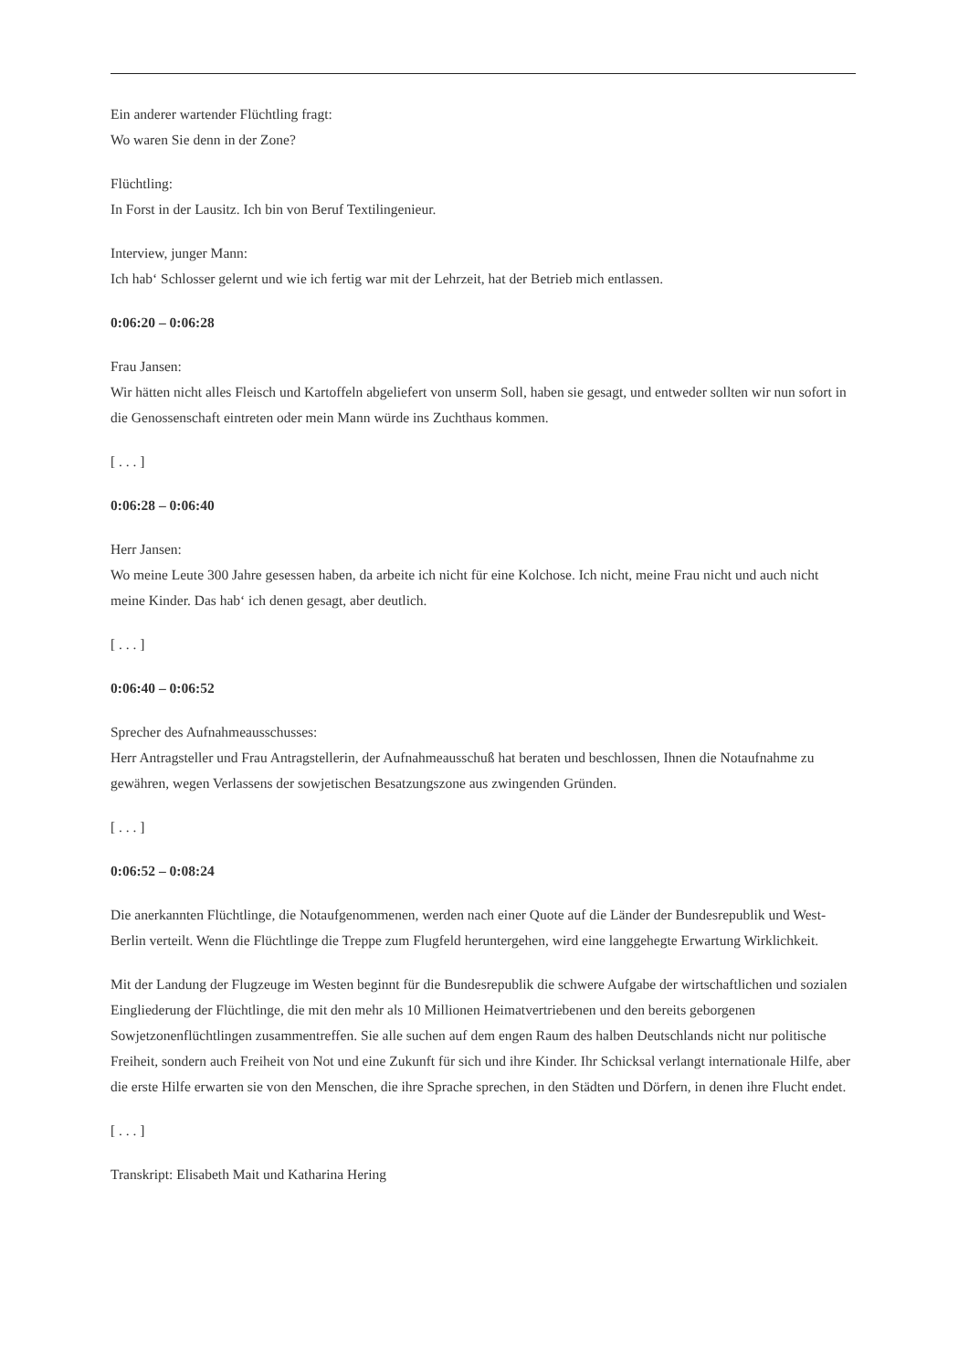Ein anderer wartender Flüchtling fragt:
Wo waren Sie denn in der Zone?
Flüchtling:
In Forst in der Lausitz. Ich bin von Beruf Textilingenieur.
Interview, junger Mann:
Ich hab‘ Schlosser gelernt und wie ich fertig war mit der Lehrzeit, hat der Betrieb mich entlassen.
0:06:20 – 0:06:28
Frau Jansen:
Wir hätten nicht alles Fleisch und Kartoffeln abgeliefert von unserm Soll, haben sie gesagt, und entweder sollten wir nun sofort in die Genossenschaft eintreten oder mein Mann würde ins Zuchthaus kommen.
[ . . . ]
0:06:28 – 0:06:40
Herr Jansen:
Wo meine Leute 300 Jahre gesessen haben, da arbeite ich nicht für eine Kolchose. Ich nicht, meine Frau nicht und auch nicht meine Kinder. Das hab‘ ich denen gesagt, aber deutlich.
[ . . . ]
0:06:40 – 0:06:52
Sprecher des Aufnahmeausschusses:
Herr Antragsteller und Frau Antragstellerin, der Aufnahmeausschuß hat beraten und beschlossen, Ihnen die Notaufnahme zu gewähren, wegen Verlassens der sowjetischen Besatzungszone aus zwingenden Gründen.
[ . . . ]
0:06:52 – 0:08:24
Die anerkannten Flüchtlinge, die Notaufgenommenen, werden nach einer Quote auf die Länder der Bundesrepublik und West-Berlin verteilt. Wenn die Flüchtlinge die Treppe zum Flugfeld heruntergehen, wird eine langgehegte Erwartung Wirklichkeit.
Mit der Landung der Flugzeuge im Westen beginnt für die Bundesrepublik die schwere Aufgabe der wirtschaftlichen und sozialen Eingliederung der Flüchtlinge, die mit den mehr als 10 Millionen Heimatvertriebenen und den bereits geborgenen Sowjetzonenflüchtlingen zusammentreffen. Sie alle suchen auf dem engen Raum des halben Deutschlands nicht nur politische Freiheit, sondern auch Freiheit von Not und eine Zukunft für sich und ihre Kinder. Ihr Schicksal verlangt internationale Hilfe, aber die erste Hilfe erwarten sie von den Menschen, die ihre Sprache sprechen, in den Städten und Dörfern, in denen ihre Flucht endet.
[ . . . ]
Transkript: Elisabeth Mait und Katharina Hering